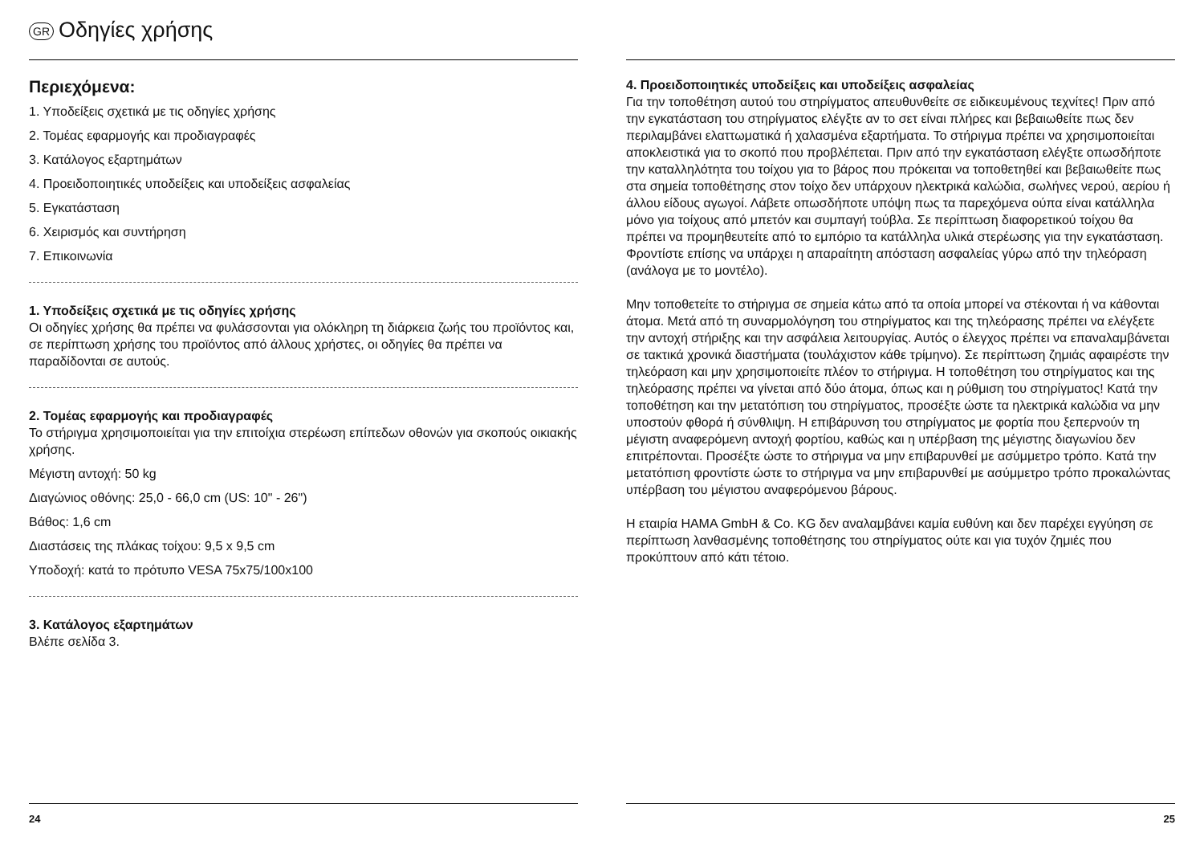GR Οδηγίες χρήσης
Περιεχόμενα:
1. Υποδείξεις σχετικά με τις οδηγίες χρήσης
2. Τομέας εφαρμογής και προδιαγραφές
3. Κατάλογος εξαρτημάτων
4. Προειδοποιητικές υποδείξεις και υποδείξεις ασφαλείας
5. Εγκατάσταση
6. Χειρισμός και συντήρηση
7. Επικοινωνία
1. Υποδείξεις σχετικά με τις οδηγίες χρήσης
Οι οδηγίες χρήσης θα πρέπει να φυλάσσονται για ολόκληρη τη διάρκεια ζωής του προϊόντος και, σε περίπτωση χρήσης του προϊόντος από άλλους χρήστες, οι οδηγίες θα πρέπει να παραδίδονται σε αυτούς.
2. Τομέας εφαρμογής και προδιαγραφές
Το στήριγμα χρησιμοποιείται για την επιτοίχια στερέωση επίπεδων οθονών για σκοπούς οικιακής χρήσης.
Μέγιστη αντοχή: 50 kg
Διαγώνιος οθόνης: 25,0 - 66,0 cm (US: 10" - 26")
Βάθος: 1,6 cm
Διαστάσεις της πλάκας τοίχου: 9,5 x 9,5 cm
Υποδοχή: κατά το πρότυπο VESA 75x75/100x100
3. Κατάλογος εξαρτημάτων
Βλέπε σελίδα 3.
24
4. Προειδοποιητικές υποδείξεις και υποδείξεις ασφαλείας
Για την τοποθέτηση αυτού του στηρίγματος απευθυνθείτε σε ειδικευμένους τεχνίτες! Πριν από την εγκατάσταση του στηρίγματος ελέγξτε αν το σετ είναι πλήρες και βεβαιωθείτε πως δεν περιλαμβάνει ελαττωματικά ή χαλασμένα εξαρτήματα. Το στήριγμα πρέπει να χρησιμοποιείται αποκλειστικά για το σκοπό που προβλέπεται. Πριν από την εγκατάσταση ελέγξτε οπωσδήποτε την καταλληλότητα του τοίχου για το βάρος που πρόκειται να τοποθετηθεί και βεβαιωθείτε πως στα σημεία τοποθέτησης στον τοίχο δεν υπάρχουν ηλεκτρικά καλώδια, σωλήνες νερού, αερίου ή άλλου είδους αγωγοί. Λάβετε οπωσδήποτε υπόψη πως τα παρεχόμενα ούπα είναι κατάλληλα μόνο για τοίχους από μπετόν και συμπαγή τούβλα. Σε περίπτωση διαφορετικού τοίχου θα πρέπει να προμηθευτείτε από το εμπόριο τα κατάλληλα υλικά στερέωσης για την εγκατάσταση. Φροντίστε επίσης να υπάρχει η απαραίτητη απόσταση ασφαλείας γύρω από την τηλεόραση (ανάλογα με το μοντέλο).
Μην τοποθετείτε το στήριγμα σε σημεία κάτω από τα οποία μπορεί να στέκονται ή να κάθονται άτομα. Μετά από τη συναρμολόγηση του στηρίγματος και της τηλεόρασης πρέπει να ελέγξετε την αντοχή στήριξης και την ασφάλεια λειτουργίας. Αυτός ο έλεγχος πρέπει να επαναλαμβάνεται σε τακτικά χρονικά διαστήματα (τουλάχιστον κάθε τρίμηνο). Σε περίπτωση ζημιάς αφαιρέστε την τηλεόραση και μην χρησιμοποιείτε πλέον το στήριγμα. Η τοποθέτηση του στηρίγματος και της τηλεόρασης πρέπει να γίνεται από δύο άτομα, όπως και η ρύθμιση του στηρίγματος! Κατά την τοποθέτηση και την μετατόπιση του στηρίγματος, προσέξτε ώστε τα ηλεκτρικά καλώδια να μην υποστούν φθορά ή σύνθλιψη. Η επιβάρυνση του στηρίγματος με φορτία που ξεπερνούν τη μέγιστη αναφερόμενη αντοχή φορτίου, καθώς και η υπέρβαση της μέγιστης διαγωνίου δεν επιτρέπονται. Προσέξτε ώστε το στήριγμα να μην επιβαρυνθεί με ασύμμετρο τρόπο. Κατά την μετατόπιση φροντίστε ώστε το στήριγμα να μην επιβαρυνθεί με ασύμμετρο τρόπο προκαλώντας υπέρβαση του μέγιστου αναφερόμενου βάρους.
Η εταιρία HAMA GmbH & Co. KG δεν αναλαμβάνει καμία ευθύνη και δεν παρέχει εγγύηση σε περίπτωση λανθασμένης τοποθέτησης του στηρίγματος ούτε και για τυχόν ζημιές που προκύπτουν από κάτι τέτοιο.
25